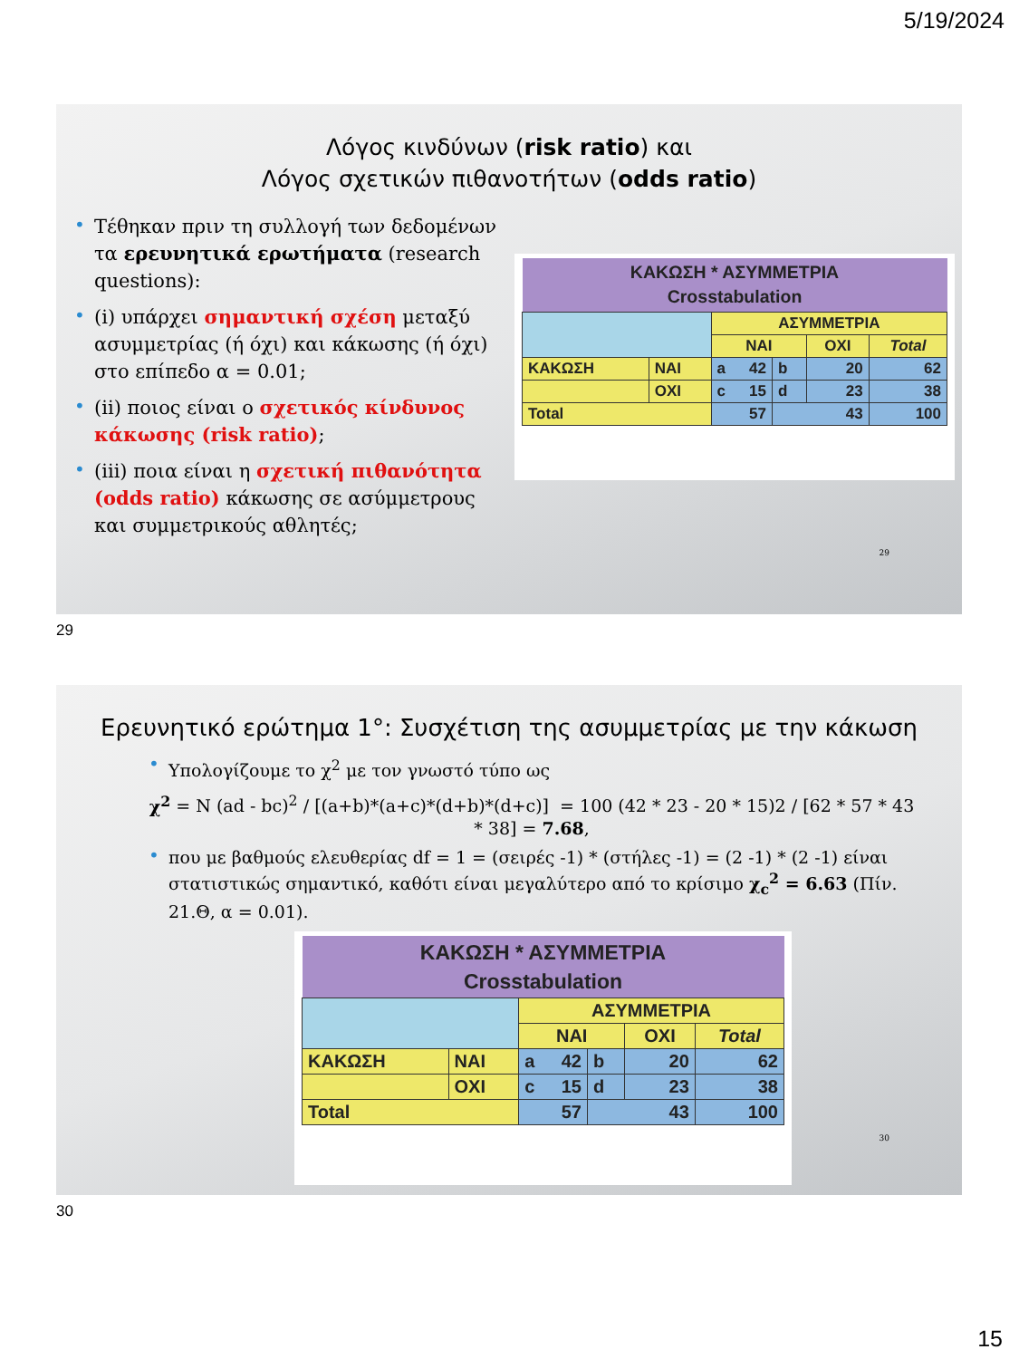5/19/2024
Λόγος κινδύνων (risk ratio) και
Λόγος σχετικών πιθανοτήτων (odds ratio)
• Τέθηκαν πριν τη συλλογή των δεδομένων τα ερευνητικά ερωτήματα (research questions):
• (i) υπάρχει σημαντική σχέση μεταξύ ασυμμετρίας (ή όχι) και κάκωσης (ή όχι) στο επίπεδο α = 0.01;
• (ii) ποιος είναι ο σχετικός κίνδυνος κάκωσης (risk ratio);
• (iii) ποια είναι η σχετική πιθανότητα (odds ratio) κάκωσης σε ασύμμετρους και συμμετρικούς αθλητές;
| ΚΑΚΩΣΗ * ΑΣΥΜΜΕΤΡΙΑ Crosstabulation | | | | | |
| | | ΑΣΥΜΜΕΤΡΙΑ | | | |
| | | ΝΑΙ | | ΟΧΙ | Total |
| ΚΑΚΩΣΗ | ΝΑΙ | a 42 | b | 20 | 62 |
| | ΟΧΙ | c 15 | d | 23 | 38 |
| Total | | 57 | 43 | | 100 |
29
29
Ερευνητικό ερώτημα 1°: Συσχέτιση της ασυμμετρίας με την κάκωση
• Υπολογίζουμε το χ<sup>2</sup> με τον γνωστό τύπο ως
χ<sup>2</sup> = N (ad - bc)<sup>2</sup> / [(a+b)*(a+c)*(d+b)*(d+c)] = 100 (42 * 23 - 20 * 15)2 / [62 * 57 * 43 * 38] = 7.68,
• που με βαθμούς ελευθερίας df = 1 = (σειρές -1) * (στήλες -1) = (2 -1) * (2 -1) είναι στατιστικώς σημαντικό, καθότι είναι μεγαλύτερο από το κρίσιμο χ<sub>c</sub><sup>2</sup> = 6.63 (Πίν. 21.Θ, α = 0.01).
| ΚΑΚΩΣΗ * ΑΣΥΜΜΕΤΡΙΑ Crosstabulation | | | | | |
| | | ΑΣΥΜΜΕΤΡΙΑ | | | |
| | | ΝΑΙ | | ΟΧΙ | Total |
| ΚΑΚΩΣΗ | ΝΑΙ | a 42 | b | 20 | 62 |
| | ΟΧΙ | c 15 | d | 23 | 38 |
| Total | | 57 | 43 | | 100 |
30
30
15